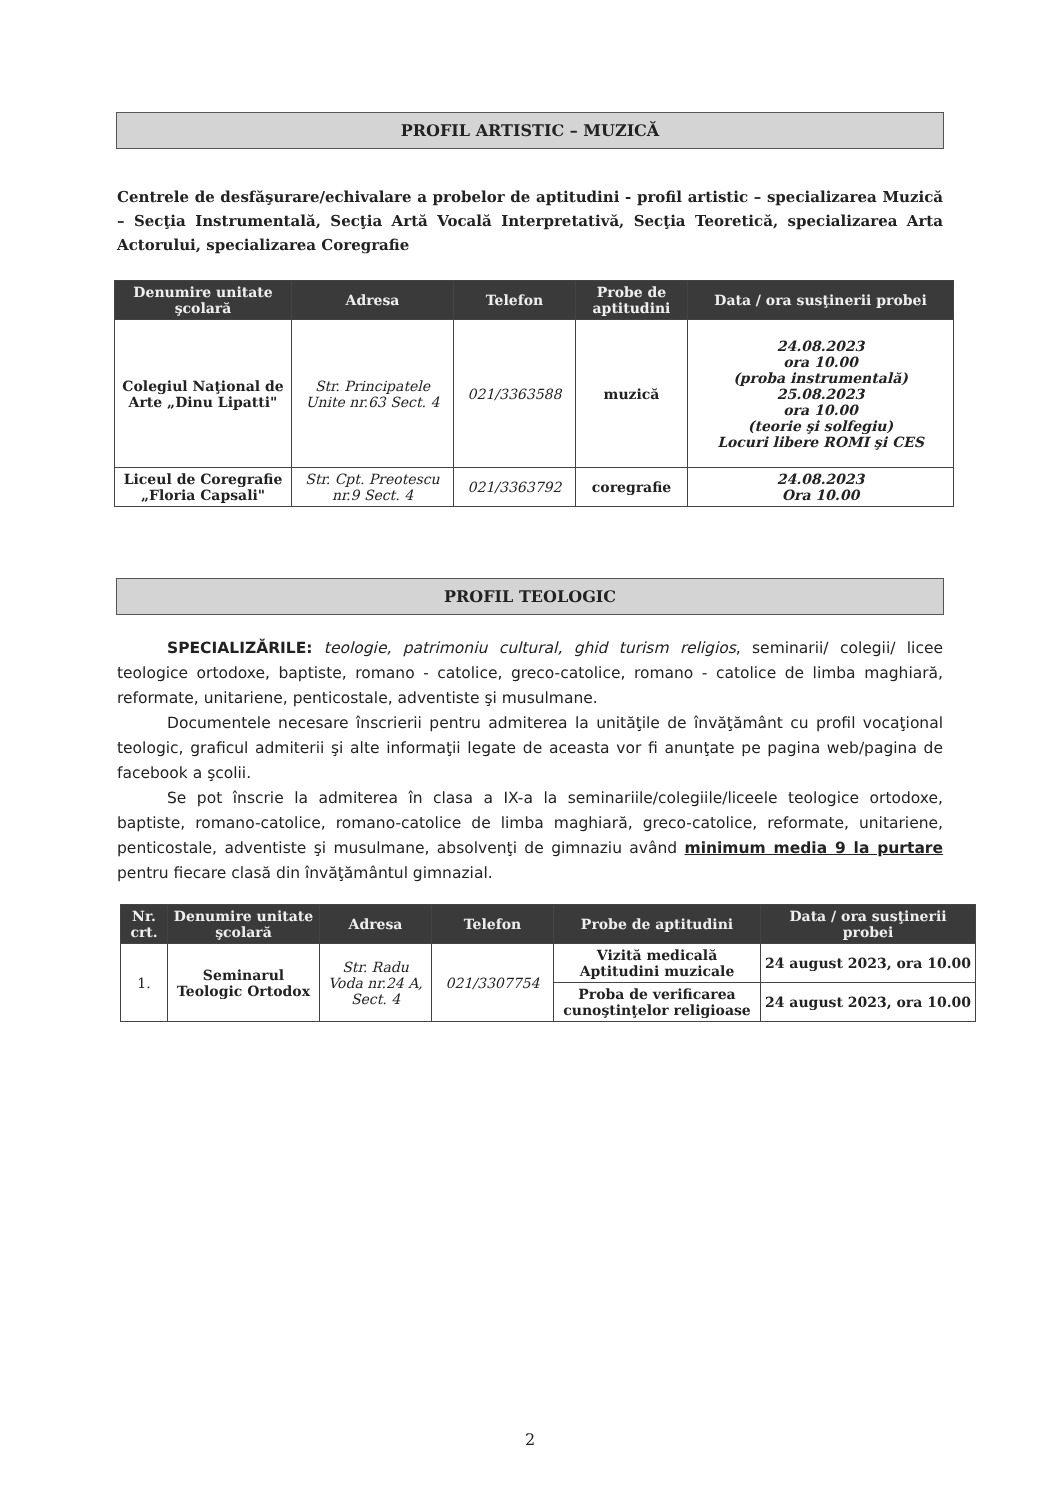PROFIL ARTISTIC – MUZICĂ
Centrele de desfăşurare/echivalare a probelor de aptitudini - profil artistic – specializarea Muzică – Secţia Instrumentală, Secţia Artă Vocală Interpretativă, Secţia Teoretică, specializarea Arta Actorului, specializarea Coregrafie
| Denumire unitate şcolară | Adresa | Telefon | Probe de aptitudini | Data / ora susţinerii probei |
| --- | --- | --- | --- | --- |
| Colegiul Naţional de Arte „Dinu Lipatti" | Str. Principatele Unite nr.63 Sect. 4 | 021/3363588 | muzică | 24.08.2023 ora 10.00 (proba instrumentală) 25.08.2023 ora 10.00 (teorie şi solfegiu) Locuri libere ROMI şi CES |
| Liceul de Coregrafie „Floria Capsali" | Str. Cpt. Preotescu nr.9 Sect. 4 | 021/3363792 | coregrafie | 24.08.2023 Ora 10.00 |
PROFIL TEOLOGIC
SPECIALIZĂRILE: teologie, patrimoniu cultural, ghid turism religios, seminarii/ colegii/ licee teologice ortodoxe, baptiste, romano - catolice, greco-catolice, romano - catolice de limba maghiară, reformate, unitariene, penticostale, adventiste şi musulmane.
Documentele necesare înscrierii pentru admiterea la unităţile de învăţământ cu profil vocaţional teologic, graficul admiterii şi alte informaţii legate de aceasta vor fi anunţate pe pagina web/pagina de facebook a şcolii.
Se pot înscrie la admiterea în clasa a IX-a la seminariile/colegiile/liceele teologice ortodoxe, baptiste, romano-catolice, romano-catolice de limba maghiară, greco-catolice, reformate, unitariene, penticostale, adventiste şi musulmane, absolvenţi de gimnaziu având minimum media 9 la purtare pentru fiecare clasă din învăţământul gimnazial.
| Nr. crt. | Denumire unitate şcolară | Adresa | Telefon | Probe de aptitudini | Data / ora susţinerii probei |
| --- | --- | --- | --- | --- | --- |
| 1. | Seminarul Teologic Ortodox | Str. Radu Voda nr.24 A, Sect. 4 | 021/3307754 | Vizită medicală Aptitudini muzicale | 24 august 2023, ora 10.00 |
| | | | | Proba de verificarea cunoştinţelor religioase | 24 august 2023, ora 10.00 |
2